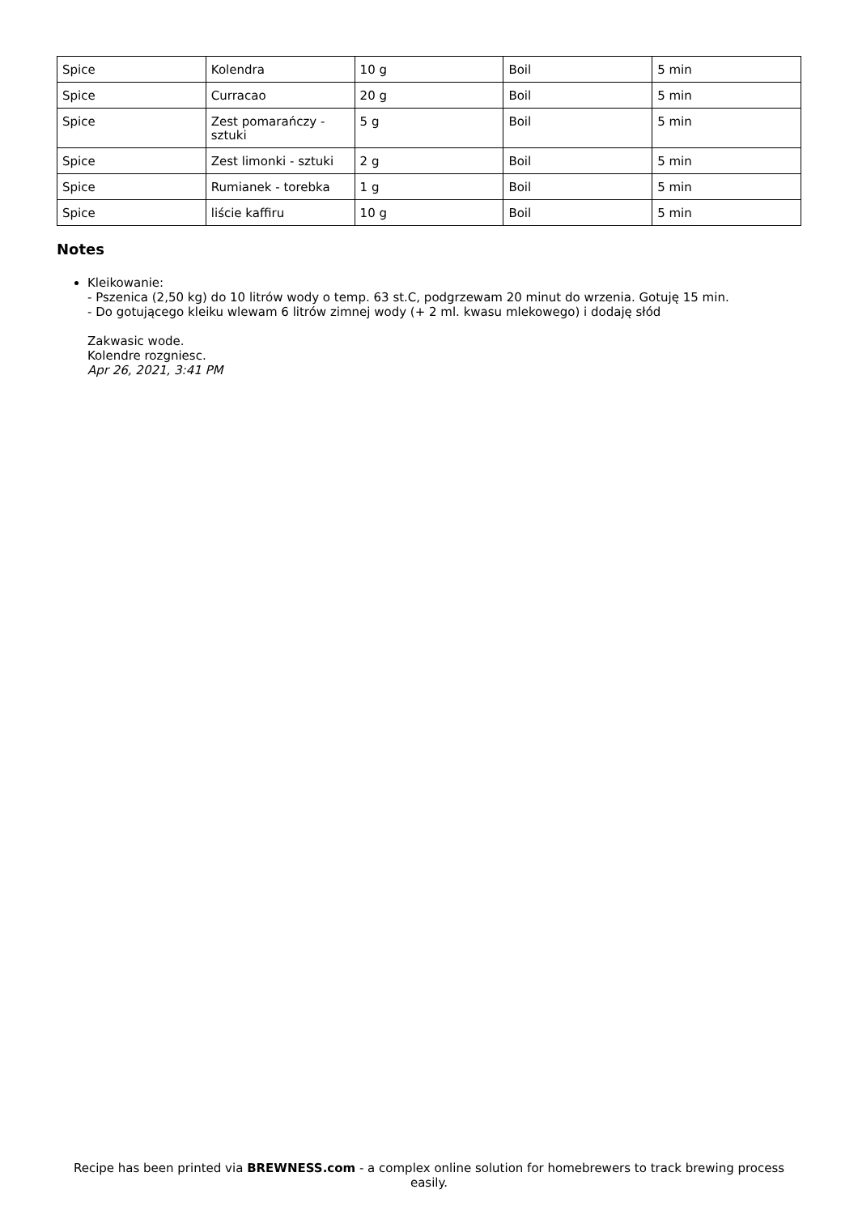| Spice | Kolendra | 10 g | Boil | 5 min |
| Spice | Curracao | 20 g | Boil | 5 min |
| Spice | Zest pomarańczy - sztuki | 5 g | Boil | 5 min |
| Spice | Zest limonki - sztuki | 2 g | Boil | 5 min |
| Spice | Rumianek - torebka | 1 g | Boil | 5 min |
| Spice | liście kaffiru | 10 g | Boil | 5 min |
Notes
Kleikowanie:
- Pszenica (2,50 kg) do 10 litrów wody o temp. 63 st.C, podgrzewam 20 minut do wrzenia. Gotuję 15 min.
- Do gotującego kleiku wlewam 6 litrów zimnej wody (+ 2 ml. kwasu mlekowego) i dodaję słód
Zakwasic wode.
Kolendre rozgniesc.
Apr 26, 2021, 3:41 PM
Recipe has been printed via BREWNESS.com - a complex online solution for homebrewers to track brewing process easily.